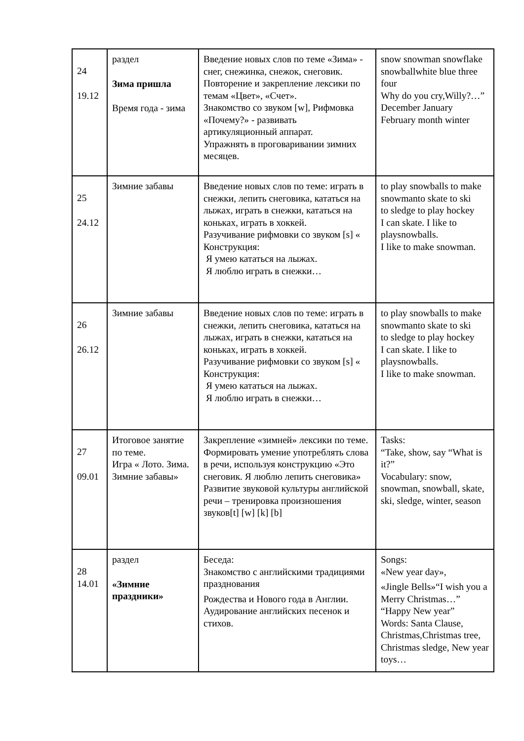| 24 19.12 | раздел Зима пришла Время года - зима | Введение новых слов по теме «Зима» - снег, снежинка, снежок, снеговик. Повторение и закрепление лексики по темам «Цвет», «Счет». Знакомство со звуком [w], Рифмовка «Почему?» - развивать артикуляционный аппарат. Упражнять в проговаривании зимних месяцев. | snow snowman snowflake snowballwhite blue three four Why do you cry,Willy?…” December January February month winter |
| 25 24.12 | Зимние забавы | Введение новых слов по теме: играть в снежки, лепить снеговика, кататься на лыжах, играть в снежки, кататься на коньках, играть в хоккей. Разучивание рифмовки со звуком [s] « Конструкция: Я умею кататься на лыжах. Я люблю играть в снежки… | to play snowballs to make snowmanto skate to ski to sledge to play hockey I can skate. I like to playsnowballs. I like to make snowman. |
| 26 26.12 | Зимние забавы | Введение новых слов по теме: играть в снежки, лепить снеговика, кататься на лыжах, играть в снежки, кататься на коньках, играть в хоккей. Разучивание рифмовки со звуком [s] « Конструкция: Я умею кататься на лыжах. Я люблю играть в снежки… | to play snowballs to make snowmanto skate to ski to sledge to play hockey I can skate. I like to playsnowballs. I like to make snowman. |
| 27 09.01 | Итоговое занятие по теме. Игра « Лото. Зима. Зимние забавы» | Закрепление «зимней» лексики по теме. Формировать умение употреблять слова в речи, используя конструкцию «Это снеговик. Я люблю лепить снеговика» Развитие звуковой культуры английской речи – тренировка произношения звуков[t] [w] [k] [b] | Tasks: “Take, show, say “What is it?” Vocabulary: snow, snowman, snowball, skate, ski, sledge, winter, season |
| 28 14.01 | раздел «Зимние праздники» | Беседа: Знакомство с английскими традициями празднования Рождества и Нового года в Англии. Аудирование английских песенок и стихов. | Songs: «New year day», «Jingle Bells»“I wish you a Merry Christmas…” “Happy New year” Words: Santa Clause, Christmas,Christmas tree, Christmas sledge, New year toys… |